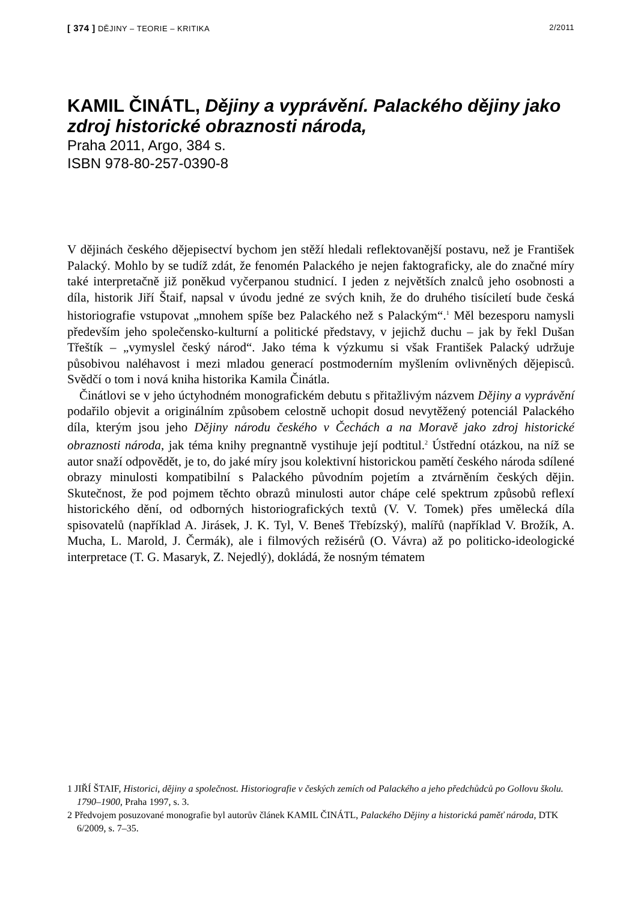[ 374 ] DĚJINY – TEORIE – KRITIKA 2/2011
KAMIL ČINÁTL, Dějiny a vyprávění. Palackého dějiny jako zdroj historické obraznosti národa,
Praha 2011, Argo, 384 s.
ISBN 978-80-257-0390-8
V dějinách českého dějepisectví bychom jen stěží hledali reflektovanější postavu, než je František Palacký. Mohlo by se tudíž zdát, že fenomén Palackého je nejen faktograficky, ale do značné míry také interpretačně již poněkud vyčerpanou studnicí. I jeden z největších znalců jeho osobnosti a díla, historik Jiří Štaif, napsal v úvodu jedné ze svých knih, že do druhého tisíciletí bude česká historiografie vstupovat „mnohem spíše bez Palackého než s Palackým“.<sup>1</sup> Měl bezesporu namysli především jeho společensko-kulturní a politické představy, v jejichž duchu – jak by řekl Dušan Třeštík – „vymyslel český národ“. Jako téma k výzkumu si však František Palacký udržuje působivou naléhavost i mezi mladou generací postmoderním myšlením ovlivněných dějepisců. Svědčí o tom i nová kniha historika Kamila Činátla.
Činátlovi se v jeho úctyhodném monografickém debutu s přitažlivým názvem Dějiny a vyprávění podařilo objevit a originálním způsobem celostně uchopit dosud nevytěžený potenciál Palackého díla, kterým jsou jeho Dějiny národu českého v Čechách a na Moravě jako zdroj historické obraznosti národa, jak téma knihy pregnantně vystihuje její podtitul.<sup>2</sup> Ústřední otázkou, na níž se autor snaží odpovědět, je to, do jaké míry jsou kolektivní historickou pamětí českého národa sdílené obrazy minulosti kompatibilní s Palackého původním pojetím a ztvárněním českých dějin. Skutečnost, že pod pojmem těchto obrazů minulosti autor chápe celé spektrum způsobů reflexí historického dění, od odborných historiografických textů (V. V. Tomek) přes umělecká díla spisovatelů (například A. Jirásek, J. K. Tyl, V. Beneš Třebízský), malířů (například V. Brožík, A. Mucha, L. Marold, J. Čermák), ale i filmových režisérů (O. Vávra) až po politicko-ideologické interpretace (T. G. Masaryk, Z. Nejedlý), dokládá, že nosným tématem
1 JIŘÍ ŠTAIF, Historici, dějiny a společnost. Historiografie v českých zemích od Palackého a jeho předchůdců po Gollovu školu. 1790–1900, Praha 1997, s. 3.
2 Předvojem posuzované monografie byl autorův článek KAMIL ČINÁTL, Palackého Dějiny a historická paměť národa, DTK 6/2009, s. 7–35.